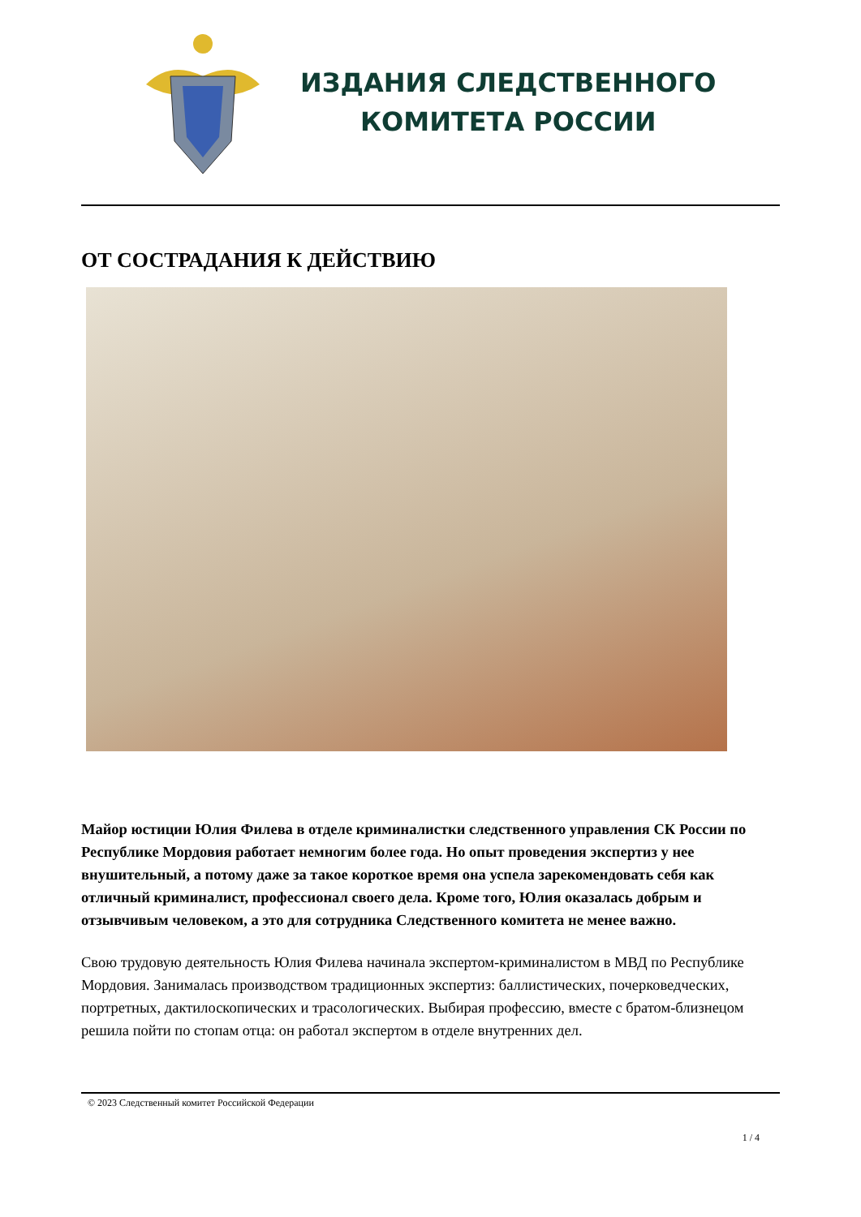ИЗДАНИЯ СЛЕДСТВЕННОГО
КОМИТЕТА РОССИИ
ОТ СОСТРАДАНИЯ К ДЕЙСТВИЮ
Майор юстиции Юлия Филева в отделе криминалистки следственного управления СК России по Республике Мордовия работает немногим более года. Но опыт проведения экспертиз у нее внушительный, а потому даже за такое короткое время она успела зарекомендовать себя как отличный криминалист, профессионал своего дела. Кроме того, Юлия оказалась добрым и отзывчивым человеком, а это для сотрудника Следственного комитета не менее важно.
Свою трудовую деятельность Юлия Филева начинала экспертом-криминалистом в МВД по Республике Мордовия. Занималась производством традиционных экспертиз: баллистических, почерковедческих, портретных, дактилоскопических и трасологических. Выбирая профессию, вместе с братом-близнецом решила пойти по стопам отца: он работал экспертом в отделе внутренних дел.
© 2023 Следственный комитет Российской Федерации
1 / 4